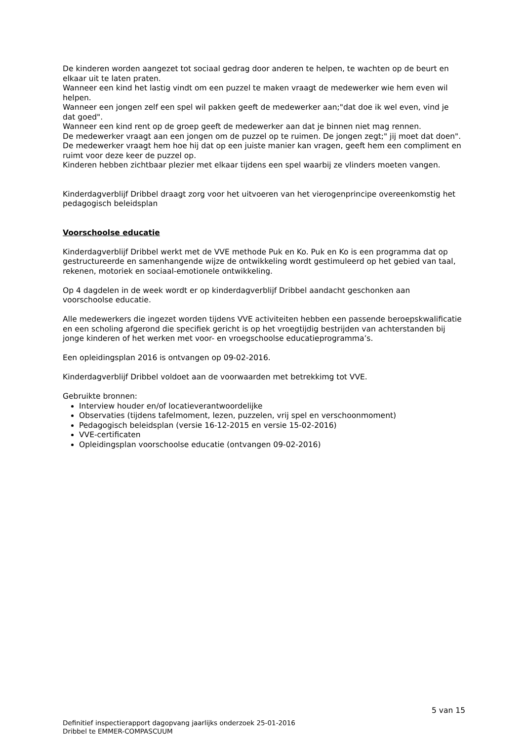De kinderen worden aangezet tot sociaal gedrag door anderen te helpen, te wachten op de beurt en elkaar uit te laten praten.
Wanneer een kind het lastig vindt om een puzzel te maken vraagt de medewerker wie hem even wil helpen.
Wanneer een jongen zelf een spel wil pakken geeft de medewerker aan;"dat doe ik wel even, vind je dat goed".
Wanneer een kind rent op de groep geeft de medewerker aan dat je binnen niet mag rennen.
De medewerker vraagt aan een jongen om de puzzel op te ruimen. De jongen zegt;" jij moet dat doen". De medewerker vraagt hem hoe hij dat op een juiste manier kan vragen, geeft hem een compliment en ruimt voor deze keer de puzzel op.
Kinderen hebben zichtbaar plezier met elkaar tijdens een spel waarbij ze vlinders moeten vangen.
Kinderdagverblijf Dribbel draagt zorg voor het uitvoeren van het vierogenprincipe overeenkomstig het pedagogisch beleidsplan
Voorschoolse educatie
Kinderdagverblijf Dribbel werkt met de VVE methode Puk en Ko. Puk en Ko is een programma dat op gestructureerde en samenhangende wijze de ontwikkeling wordt gestimuleerd op het gebied van taal, rekenen, motoriek en sociaal-emotionele ontwikkeling.
Op 4 dagdelen in de week wordt er op kinderdagverblijf Dribbel aandacht geschonken aan voorschoolse educatie.
Alle medewerkers die ingezet worden tijdens VVE activiteiten hebben een passende beroepskwalificatie en een scholing afgerond die specifiek gericht is op het vroegtijdig bestrijden van achterstanden bij jonge kinderen of het werken met voor- en vroegschoolse educatieprogramma’s.
Een opleidingsplan 2016 is ontvangen op 09-02-2016.
Kinderdagverblijf Dribbel voldoet aan de voorwaarden met betrekkimg tot VVE.
Gebruikte bronnen:
Interview houder en/of locatieverantwoordelijke
Observaties (tijdens tafelmoment, lezen, puzzelen, vrij spel en verschoonmoment)
Pedagogisch beleidsplan (versie 16-12-2015 en versie 15-02-2016)
VVE-certificaten
Opleidingsplan voorschoolse educatie (ontvangen 09-02-2016)
5 van 15
Definitief inspectierapport dagopvang jaarlijks onderzoek 25-01-2016
Dribbel te EMMER-COMPASCUUM